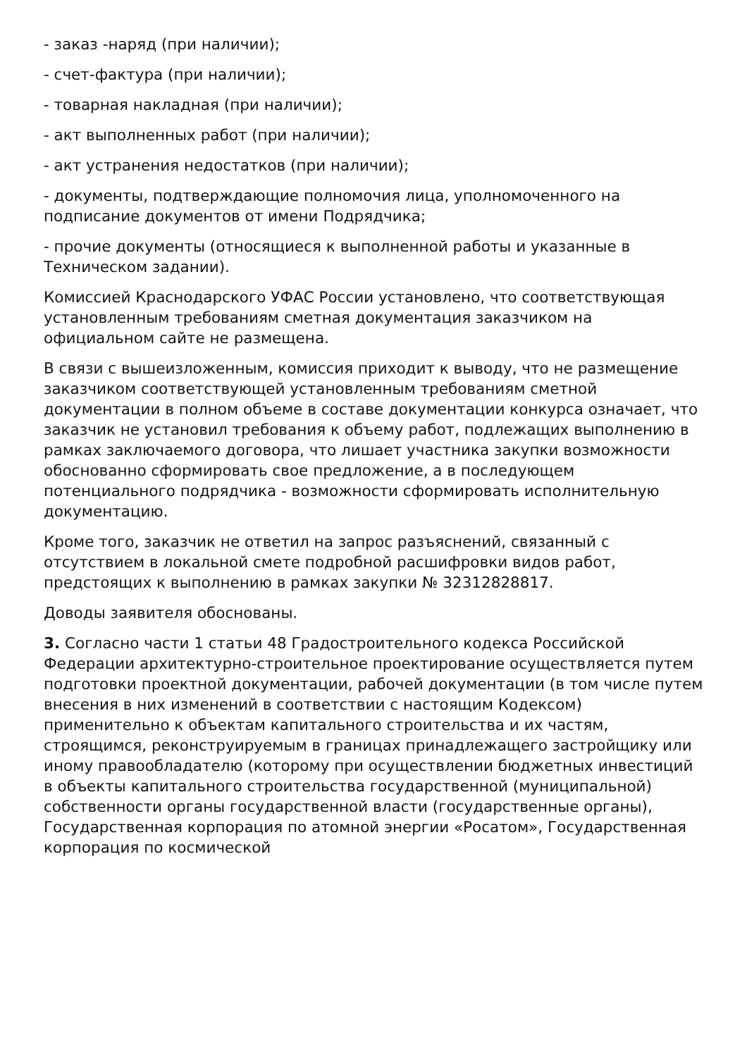- заказ -наряд (при наличии);
- счет-фактура (при наличии);
- товарная накладная (при наличии);
- акт выполненных работ (при наличии);
- акт устранения недостатков (при наличии);
- документы, подтверждающие полномочия лица, уполномоченного на подписание документов от имени Подрядчика;
- прочие документы (относящиеся к выполненной работы и указанные в Техническом задании).
Комиссией Краснодарского УФАС России установлено, что соответствующая установленным требованиям сметная документация заказчиком на официальном сайте не размещена.
В связи с вышеизложенным, комиссия приходит к выводу, что не размещение заказчиком соответствующей установленным требованиям сметной документации в полном объеме в составе документации конкурса означает, что заказчик не установил требования к объему работ, подлежащих выполнению в рамках заключаемого договора, что лишает участника закупки возможности обоснованно сформировать свое предложение, а в последующем потенциального подрядчика - возможности сформировать исполнительную документацию.
Кроме того, заказчик не ответил на запрос разъяснений, связанный с отсутствием в локальной смете подробной расшифровки видов работ, предстоящих к выполнению в рамках закупки № 32312828817.
Доводы заявителя обоснованы.
3. Согласно части 1 статьи 48 Градостроительного кодекса Российской Федерации архитектурно-строительное проектирование осуществляется путем подготовки проектной документации, рабочей документации (в том числе путем внесения в них изменений в соответствии с настоящим Кодексом) применительно к объектам капитального строительства и их частям, строящимся, реконструируемым в границах принадлежащего застройщику или иному правообладателю (которому при осуществлении бюджетных инвестиций в объекты капитального строительства государственной (муниципальной) собственности органы государственной власти (государственные органы), Государственная корпорация по атомной энергии «Росатом», Государственная корпорация по космической